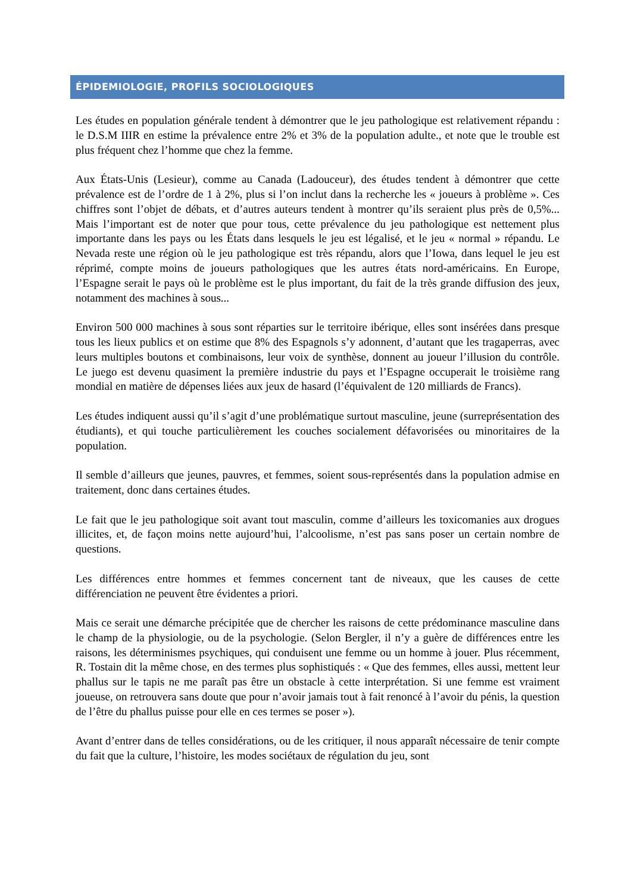ÉPIDEMIOLOGIE, PROFILS SOCIOLOGIQUES
Les études en population générale tendent à démontrer que le jeu pathologique est relativement répandu : le D.S.M IIIR en estime la prévalence entre 2% et 3% de la population adulte., et note que le trouble est plus fréquent chez l’homme que chez la femme.
Aux États-Unis (Lesieur), comme au Canada (Ladouceur), des études tendent à démontrer que cette prévalence est de l’ordre de 1 à 2%, plus si l’on inclut dans la recherche les « joueurs à problème ». Ces chiffres sont l’objet de débats, et d’autres auteurs tendent à montrer qu’ils seraient plus près de 0,5%... Mais l’important est de noter que pour tous, cette prévalence du jeu pathologique est nettement plus importante dans les pays ou les États dans lesquels le jeu est légalisé, et le jeu « normal » répandu. Le Nevada reste une région où le jeu pathologique est très répandu, alors que l’Iowa, dans lequel le jeu est réprimé, compte moins de joueurs pathologiques que les autres états nord-américains. En Europe, l’Espagne serait le pays où le problème est le plus important, du fait de la très grande diffusion des jeux, notamment des machines à sous...
Environ 500 000 machines à sous sont réparties sur le territoire ibérique, elles sont insérées dans presque tous les lieux publics et on estime que 8% des Espagnols s’y adonnent, d’autant que les tragaperras, avec leurs multiples boutons et combinaisons, leur voix de synthèse, donnent au joueur l’illusion du contrôle. Le juego est devenu quasiment la première industrie du pays et l’Espagne occuperait le troisième rang mondial en matière de dépenses liées aux jeux de hasard (l’équivalent de 120 milliards de Francs).
Les études indiquent aussi qu’il s’agit d’une problématique surtout masculine, jeune (surreprésentation des étudiants), et qui touche particulièrement les couches socialement défavorisées ou minoritaires de la population.
Il semble d’ailleurs que jeunes, pauvres, et femmes, soient sous-représentés dans la population admise en traitement, donc dans certaines études.
Le fait que le jeu pathologique soit avant tout masculin, comme d’ailleurs les toxicomanies aux drogues illicites, et, de façon moins nette aujourd’hui, l’alcoolisme, n’est pas sans poser un certain nombre de questions.
Les différences entre hommes et femmes concernent tant de niveaux, que les causes de cette différenciation ne peuvent être évidentes a priori.
Mais ce serait une démarche précipitée que de chercher les raisons de cette prédominance masculine dans le champ de la physiologie, ou de la psychologie. (Selon Bergler, il n’y a guère de différences entre les raisons, les déterminismes psychiques, qui conduisent une femme ou un homme à jouer. Plus récemment, R. Tostain dit la même chose, en des termes plus sophistiqués : « Que des femmes, elles aussi, mettent leur phallus sur le tapis ne me paraît pas être un obstacle à cette interprétation. Si une femme est vraiment joueuse, on retrouvera sans doute que pour n’avoir jamais tout à fait renoncé à l’avoir du pénis, la question de l’être du phallus puisse pour elle en ces termes se poser »).
Avant d’entrer dans de telles considérations, ou de les critiquer, il nous apparaît nécessaire de tenir compte du fait que la culture, l’histoire, les modes sociétaux de régulation du jeu, sont